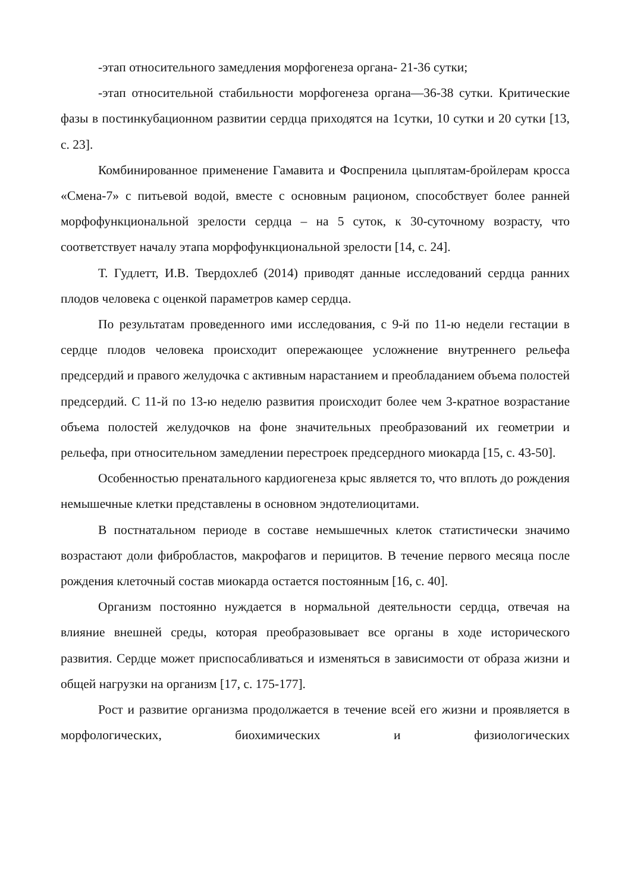-этап относительного замедления морфогенеза органа- 21-36 сутки;
-этап относительной стабильности морфогенеза органа—36-38 сутки. Критические фазы в постинкубационном развитии сердца приходятся на 1сутки, 10 сутки и 20 сутки [13, с. 23].
Комбинированное применение Гамавита и Фоспренила цыплятам-бройлерам кросса «Смена-7» с питьевой водой, вместе с основным рационом, способствует более ранней морфофункциональной зрелости сердца – на 5 суток, к 30-суточному возрасту, что соответствует началу этапа морфофункциональной зрелости [14, с. 24].
Т. Гудлетт, И.В. Твердохлеб (2014) приводят данные исследований сердца ранних плодов человека с оценкой параметров камер сердца.
По результатам проведенного ими исследования, с 9-й по 11-ю недели гестации в сердце плодов человека происходит опережающее усложнение внутреннего рельефа предсердий и правого желудочка с активным нарастанием и преобладанием объема полостей предсердий. С 11-й по 13-ю неделю развития происходит более чем 3-кратное возрастание объема полостей желудочков на фоне значительных преобразований их геометрии и рельефа, при относительном замедлении перестроек предсердного миокарда [15, с. 43-50].
Особенностью пренатального кардиогенеза крыс является то, что вплоть до рождения немышечные клетки представлены в основном эндотелиоцитами.
В постнатальном периоде в составе немышечных клеток статистически значимо возрастают доли фибробластов, макрофагов и перицитов. В течение первого месяца после рождения клеточный состав миокарда остается постоянным [16, с. 40].
Организм постоянно нуждается в нормальной деятельности сердца, отвечая на влияние внешней среды, которая преобразовывает все органы в ходе исторического развития. Сердце может приспосабливаться и изменяться в зависимости от образа жизни и общей нагрузки на организм [17, с. 175-177].
Рост и развитие организма продолжается в течение всей его жизни и проявляется в морфологических, биохимических и физиологических